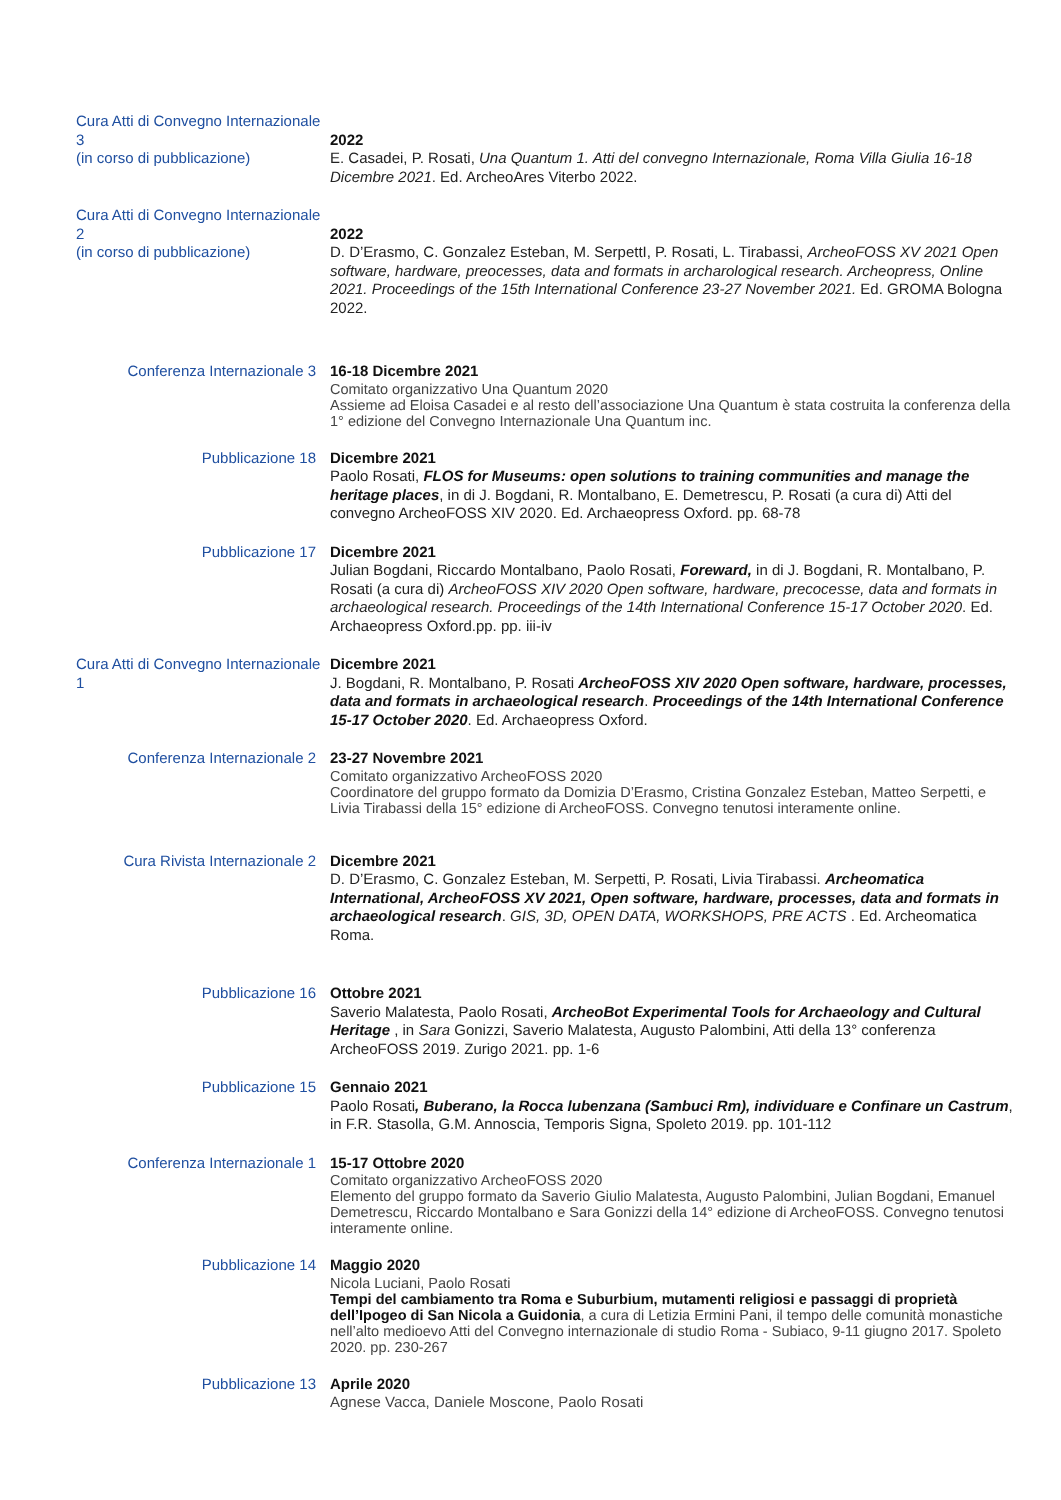Cura Atti di Convegno Internazionale 3
(in corso di pubblicazione)
2022
E. Casadei, P. Rosati, Una Quantum 1. Atti del convegno Internazionale, Roma Villa Giulia 16-18 Dicembre 2021. Ed. ArcheoAres Viterbo 2022.
Cura Atti di Convegno Internazionale 2
(in corso di pubblicazione)
2022
D. D’Erasmo, C. Gonzalez Esteban, M. SerpettI, P. Rosati, L. Tirabassi, ArcheoFOSS XV 2021 Open software, hardware, preocesses, data and formats in archarological research. Archeopress, Online 2021. Proceedings of the 15th International Conference 23-27 November 2021. Ed. GROMA Bologna 2022.
Conferenza Internazionale 3
16-18 Dicembre 2021
Comitato organizzativo Una Quantum 2020
Assieme ad Eloisa Casadei e al resto dell’associazione Una Quantum è stata costruita la conferenza della 1° edizione del Convegno Internazionale Una Quantum inc.
Pubblicazione 18 Dicembre 2021
Paolo Rosati, FLOS for Museums: open solutions to training communities and manage the heritage places, in di J. Bogdani, R. Montalbano, E. Demetrescu, P. Rosati (a cura di) Atti del convegno ArcheoFOSS XIV 2020. Ed. Archaeopress Oxford. pp. 68-78
Pubblicazione 17 Dicembre 2021
Julian Bogdani, Riccardo Montalbano, Paolo Rosati, Foreward, in di J. Bogdani, R. Montalbano, P. Rosati (a cura di) ArcheoFOSS XIV 2020 Open software, hardware, precocesse, data and formats in archaeological research. Proceedings of the 14th International Conference 15-17 October 2020. Ed. Archaeopress Oxford.pp. pp. iii-iv
Cura Atti di Convegno Internazionale 1
Dicembre 2021
J. Bogdani, R. Montalbano, P. Rosati ArcheoFOSS XIV 2020 Open software, hardware, processes, data and formats in archaeological research. Proceedings of the 14th International Conference 15-17 October 2020. Ed. Archaeopress Oxford.
Conferenza Internazionale 2
23-27 Novembre 2021
Comitato organizzativo ArcheoFOSS 2020
Coordinatore del gruppo formato da Domizia D’Erasmo, Cristina Gonzalez Esteban, Matteo Serpetti, e Livia Tirabassi della 15° edizione di ArcheoFOSS. Convegno tenutosi interamente online.
Cura Rivista Internazionale 2
Dicembre 2021
D. D’Erasmo, C. Gonzalez Esteban, M. Serpetti, P. Rosati, Livia Tirabassi. Archeomatica International, ArcheoFOSS XV 2021, Open software, hardware, processes, data and formats in archaeological research. GIS, 3D, OPEN DATA, WORKSHOPS, PRE ACTS . Ed. Archeomatica Roma.
Pubblicazione 16 Ottobre 2021
Saverio Malatesta, Paolo Rosati, ArcheoBot Experimental Tools for Archaeology and Cultural Heritage , in Sara Gonizzi, Saverio Malatesta, Augusto Palombini, Atti della 13° conferenza ArcheoFOSS 2019. Zurigo 2021. pp. 1-6
Pubblicazione 15 Gennaio 2021
Paolo Rosati, Buberano, la Rocca lubenzana (Sambuci Rm), individuare e Confinare un Castrum, in F.R. Stasolla, G.M. Annoscia, Temporis Signa, Spoleto 2019. pp. 101-112
Conferenza Internazionale 1
15-17 Ottobre 2020
Comitato organizzativo ArcheoFOSS 2020
Elemento del gruppo formato da Saverio Giulio Malatesta, Augusto Palombini, Julian Bogdani, Emanuel Demetrescu, Riccardo Montalbano e Sara Gonizzi della 14° edizione di ArcheoFOSS. Convegno tenutosi interamente online.
Pubblicazione 14 Maggio 2020
Nicola Luciani, Paolo Rosati
Tempi del cambiamento tra Roma e Suburbium, mutamenti religiosi e passaggi di proprietà dell’Ipogeo di San Nicola a Guidonia, a cura di Letizia Ermini Pani, il tempo delle comunità monastiche nell’alto medioevo Atti del Convegno internazionale di studio Roma - Subiaco, 9-11 giugno 2017. Spoleto 2020. pp. 230-267
Pubblicazione 13 Aprile 2020
Agnese Vacca, Daniele Moscone, Paolo Rosati